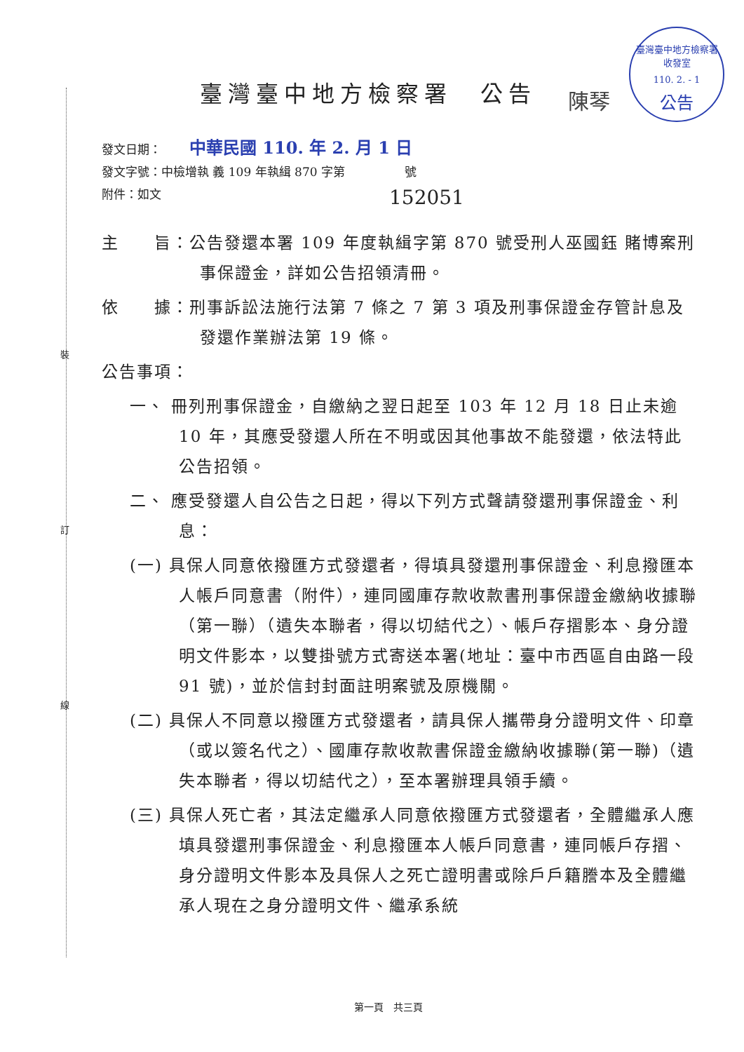裝
訂
線
臺灣臺中地方檢察署
收發室
110. 2. - 1
公告
臺灣臺中地方檢察署　公告 陳琴
發文日期： 中華民國 110. 年 2. 月 1 日
發文字號：中檢增執 義 109 年執緝 870 字第　　　　　號
附件：如文
152051
主　　旨：公告發還本署 109 年度執緝字第 870 號受刑人巫國鈺 賭博案刑事保證金，詳如公告招領清冊。
依　　據：刑事訴訟法施行法第 7 條之 7 第 3 項及刑事保證金存管計息及發還作業辦法第 19 條。
公告事項：
一、 冊列刑事保證金，自繳納之翌日起至 103 年 12 月 18 日止未逾 10 年，其應受發還人所在不明或因其他事故不能發還，依法特此公告招領。
二、 應受發還人自公告之日起，得以下列方式聲請發還刑事保證金、利息：
(一) 具保人同意依撥匯方式發還者，得填具發還刑事保證金、利息撥匯本人帳戶同意書（附件），連同國庫存款收款書刑事保證金繳納收據聯（第一聯）（遺失本聯者，得以切結代之）、帳戶存摺影本、身分證明文件影本，以雙掛號方式寄送本署(地址：臺中市西區自由路一段 91 號)，並於信封封面註明案號及原機關。
(二) 具保人不同意以撥匯方式發還者，請具保人攜帶身分證明文件、印章（或以簽名代之）、國庫存款收款書保證金繳納收據聯(第一聯)（遺失本聯者，得以切結代之），至本署辦理具領手續。
(三) 具保人死亡者，其法定繼承人同意依撥匯方式發還者，全體繼承人應填具發還刑事保證金、利息撥匯本人帳戶同意書，連同帳戶存摺、身分證明文件影本及具保人之死亡證明書或除戶戶籍謄本及全體繼承人現在之身分證明文件、繼承系統
第一頁　共三頁